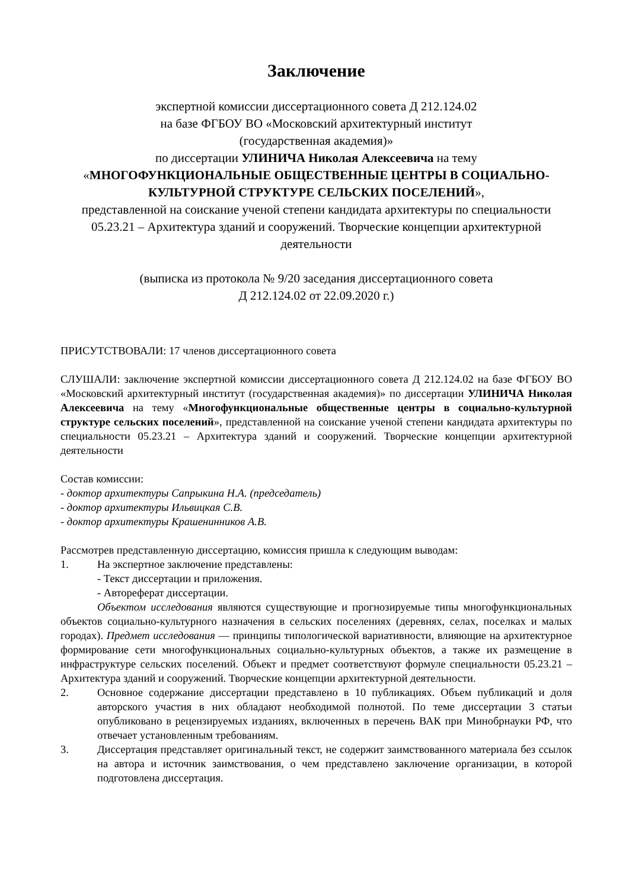Заключение
экспертной комиссии диссертационного совета Д 212.124.02
на базе ФГБОУ ВО «Московский архитектурный институт
(государственная академия)»
по диссертации УЛИНИЧА Николая Алексеевича на тему
«МНОГОФУНКЦИОНАЛЬНЫЕ ОБЩЕСТВЕННЫЕ ЦЕНТРЫ В СОЦИАЛЬНО-КУЛЬТУРНОЙ СТРУКТУРЕ СЕЛЬСКИХ ПОСЕЛЕНИЙ»,
представленной на соискание ученой степени кандидата архитектуры по специальности 05.23.21 – Архитектура зданий и сооружений. Творческие концепции архитектурной деятельности
(выписка из протокола № 9/20 заседания диссертационного совета
Д 212.124.02 от 22.09.2020 г.)
ПРИСУТСТВОВАЛИ: 17 членов диссертационного совета
СЛУШАЛИ: заключение экспертной комиссии диссертационного совета Д 212.124.02 на базе ФГБОУ ВО «Московский архитектурный институт (государственная академия)» по диссертации УЛИНИЧА Николая Алексеевича на тему «Многофункциональные общественные центры в социально-культурной структуре сельских поселений», представленной на соискание ученой степени кандидата архитектуры по специальности 05.23.21 – Архитектура зданий и сооружений. Творческие концепции архитектурной деятельности
Состав комиссии:
- доктор архитектуры Сапрыкина Н.А. (председатель)
- доктор архитектуры Ильвицкая С.В.
- доктор архитектуры Крашенинников А.В.
Рассмотрев представленную диссертацию, комиссия пришла к следующим выводам:
1. На экспертное заключение представлены:
- Текст диссертации и приложения.
- Автореферат диссертации.
Объектом исследования являются существующие и прогнозируемые типы многофункциональных объектов социально-культурного назначения в сельских поселениях (деревнях, селах, поселках и малых городах). Предмет исследования — принципы типологической вариативности, влияющие на архитектурное формирование сети многофункциональных социально-культурных объектов, а также их размещение в инфраструктуре сельских поселений. Объект и предмет соответствуют формуле специальности 05.23.21 – Архитектура зданий и сооружений. Творческие концепции архитектурной деятельности.
2. Основное содержание диссертации представлено в 10 публикациях. Объем публикаций и доля авторского участия в них обладают необходимой полнотой. По теме диссертации 3 статьи опубликовано в рецензируемых изданиях, включенных в перечень ВАК при Минобрнауки РФ, что отвечает установленным требованиям.
3. Диссертация представляет оригинальный текст, не содержит заимствованного материала без ссылок на автора и источник заимствования, о чем представлено заключение организации, в которой подготовлена диссертация.